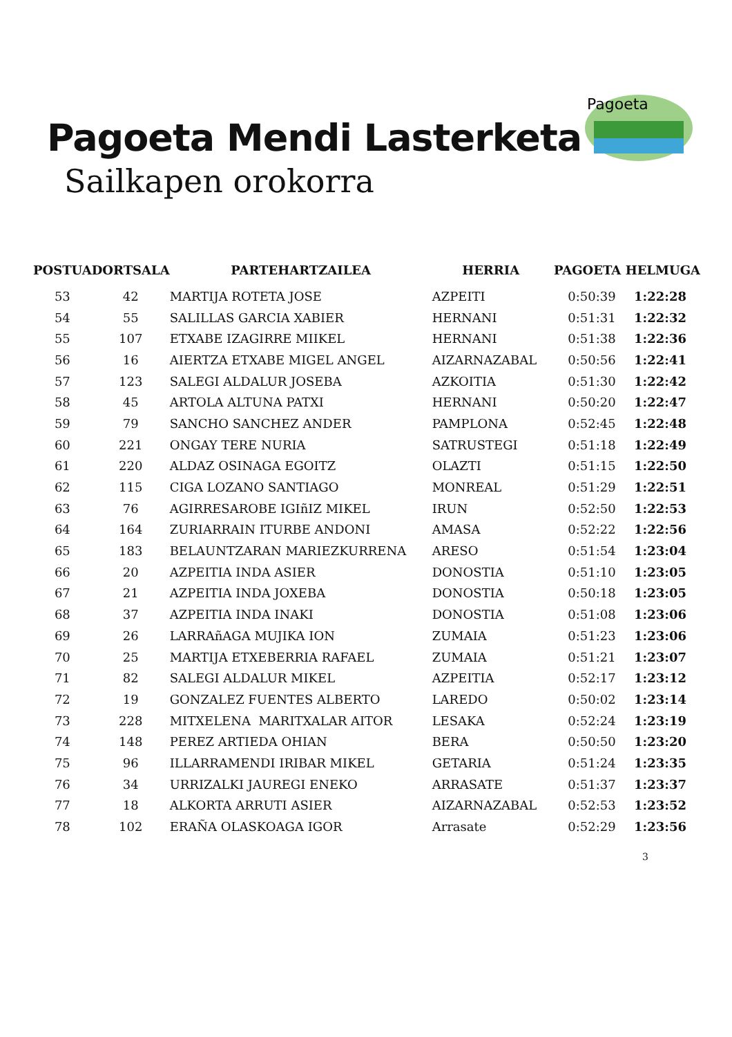Pagoeta
Pagoeta Mendi Lasterketa
Sailkapen orokorra
| POSTUA | DORTSALA | PARTEHARTZAILEA | HERRIA | PAGOETA | HELMUGA |
| --- | --- | --- | --- | --- | --- |
| 53 | 42 | MARTIJA ROTETA JOSE | AZPEITI | 0:50:39 | 1:22:28 |
| 54 | 55 | SALILLAS GARCIA XABIER | HERNANI | 0:51:31 | 1:22:32 |
| 55 | 107 | ETXABE IZAGIRRE MIIKEL | HERNANI | 0:51:38 | 1:22:36 |
| 56 | 16 | AIERTZA ETXABE MIGEL ANGEL | AIZARNAZABAL | 0:50:56 | 1:22:41 |
| 57 | 123 | SALEGI ALDALUR JOSEBA | AZKOITIA | 0:51:30 | 1:22:42 |
| 58 | 45 | ARTOLA ALTUNA PATXI | HERNANI | 0:50:20 | 1:22:47 |
| 59 | 79 | SANCHO SANCHEZ ANDER | PAMPLONA | 0:52:45 | 1:22:48 |
| 60 | 221 | ONGAY TERE NURIA | SATRUSTEGI | 0:51:18 | 1:22:49 |
| 61 | 220 | ALDAZ OSINAGA EGOITZ | OLAZTI | 0:51:15 | 1:22:50 |
| 62 | 115 | CIGA LOZANO SANTIAGO | MONREAL | 0:51:29 | 1:22:51 |
| 63 | 76 | AGIRRESAROBE IGIñIZ MIKEL | IRUN | 0:52:50 | 1:22:53 |
| 64 | 164 | ZURIARRAIN ITURBE ANDONI | AMASA | 0:52:22 | 1:22:56 |
| 65 | 183 | BELAUNTZARAN MARIEZKURRENA | ARESO | 0:51:54 | 1:23:04 |
| 66 | 20 | AZPEITIA INDA ASIER | DONOSTIA | 0:51:10 | 1:23:05 |
| 67 | 21 | AZPEITIA INDA JOXEBA | DONOSTIA | 0:50:18 | 1:23:05 |
| 68 | 37 | AZPEITIA INDA INAKI | DONOSTIA | 0:51:08 | 1:23:06 |
| 69 | 26 | LARRAñAGA MUJIKA ION | ZUMAIA | 0:51:23 | 1:23:06 |
| 70 | 25 | MARTIJA ETXEBERRIA RAFAEL | ZUMAIA | 0:51:21 | 1:23:07 |
| 71 | 82 | SALEGI ALDALUR MIKEL | AZPEITIA | 0:52:17 | 1:23:12 |
| 72 | 19 | GONZALEZ FUENTES ALBERTO | LAREDO | 0:50:02 | 1:23:14 |
| 73 | 228 | MITXELENA MARITXALAR AITOR | LESAKA | 0:52:24 | 1:23:19 |
| 74 | 148 | PEREZ ARTIEDA OHIAN | BERA | 0:50:50 | 1:23:20 |
| 75 | 96 | ILLARRAMENDI IRIBAR MIKEL | GETARIA | 0:51:24 | 1:23:35 |
| 76 | 34 | URRIZALKI JAUREGI ENEKO | ARRASATE | 0:51:37 | 1:23:37 |
| 77 | 18 | ALKORTA ARRUTI ASIER | AIZARNAZABAL | 0:52:53 | 1:23:52 |
| 78 | 102 | ERAÑA OLASKOAGA IGOR | Arrasate | 0:52:29 | 1:23:56 |
3